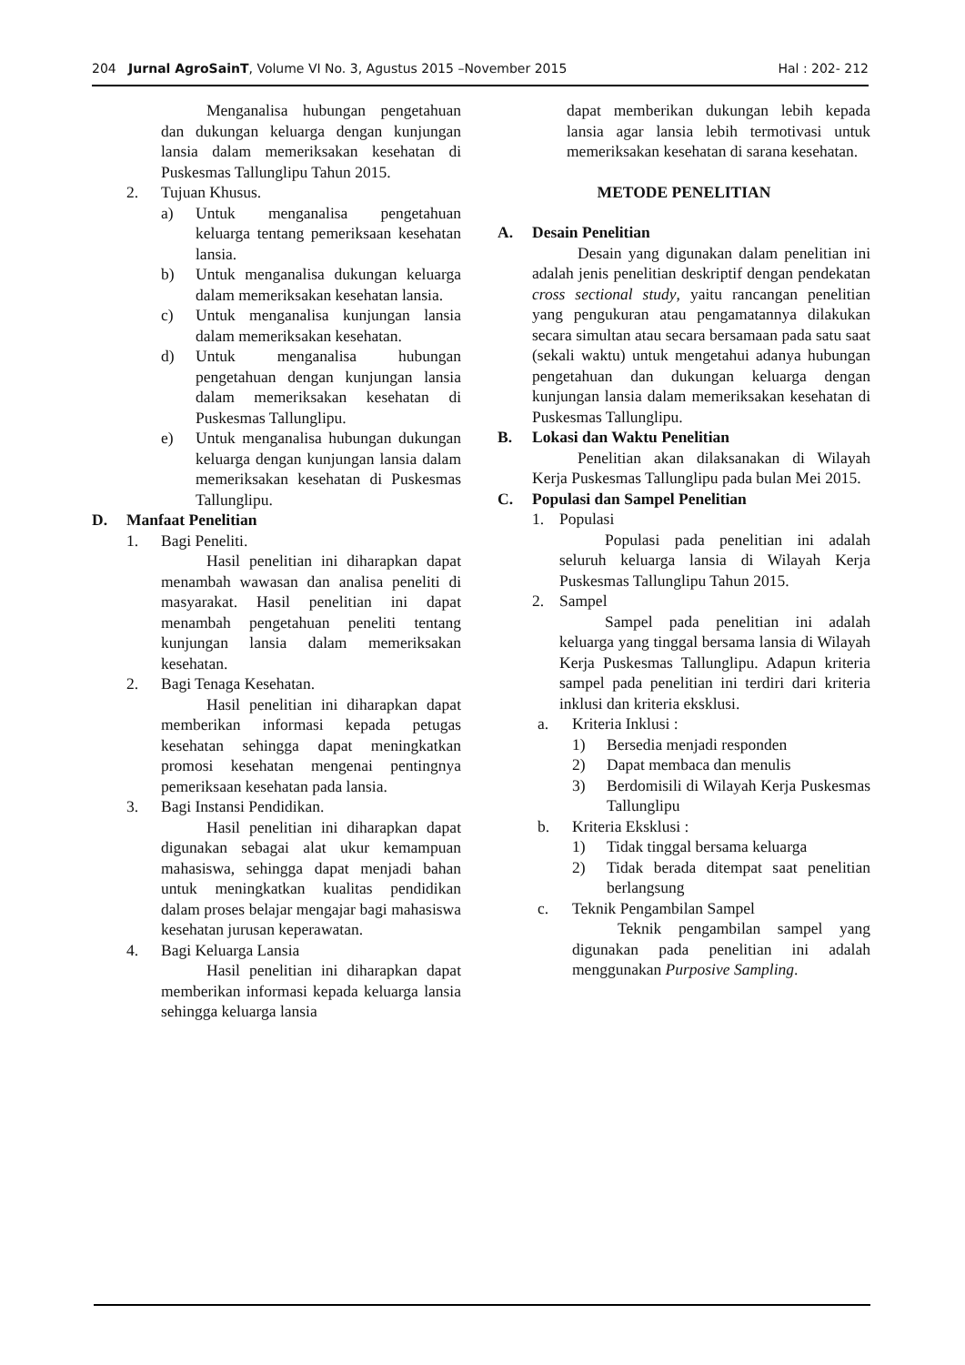204 Jurnal AgroSainT, Volume VI No. 3, Agustus 2015 –November 2015 Hal : 202- 212
Menganalisa hubungan pengetahuan dan dukungan keluarga dengan kunjungan lansia dalam memeriksakan kesehatan di Puskesmas Tallunglipu Tahun 2015.
2. Tujuan Khusus.
a) Untuk menganalisa pengetahuan keluarga tentang pemeriksaan kesehatan lansia.
b) Untuk menganalisa dukungan keluarga dalam memeriksakan kesehatan lansia.
c) Untuk menganalisa kunjungan lansia dalam memeriksakan kesehatan.
d) Untuk menganalisa hubungan pengetahuan dengan kunjungan lansia dalam memeriksakan kesehatan di Puskesmas Tallunglipu.
e) Untuk menganalisa hubungan dukungan keluarga dengan kunjungan lansia dalam memeriksakan kesehatan di Puskesmas Tallunglipu.
D. Manfaat Penelitian
1. Bagi Peneliti.
Hasil penelitian ini diharapkan dapat menambah wawasan dan analisa peneliti di masyarakat. Hasil penelitian ini dapat menambah pengetahuan peneliti tentang kunjungan lansia dalam memeriksakan kesehatan.
2. Bagi Tenaga Kesehatan.
Hasil penelitian ini diharapkan dapat memberikan informasi kepada petugas kesehatan sehingga dapat meningkatkan promosi kesehatan mengenai pentingnya pemeriksaan kesehatan pada lansia.
3. Bagi Instansi Pendidikan.
Hasil penelitian ini diharapkan dapat digunakan sebagai alat ukur kemampuan mahasiswa, sehingga dapat menjadi bahan untuk meningkatkan kualitas pendidikan dalam proses belajar mengajar bagi mahasiswa kesehatan jurusan keperawatan.
4. Bagi Keluarga Lansia
Hasil penelitian ini diharapkan dapat memberikan informasi kepada keluarga lansia sehingga keluarga lansia
dapat memberikan dukungan lebih kepada lansia agar lansia lebih termotivasi untuk memeriksakan kesehatan di sarana kesehatan.
METODE PENELITIAN
A. Desain Penelitian
Desain yang digunakan dalam penelitian ini adalah jenis penelitian deskriptif dengan pendekatan cross sectional study, yaitu rancangan penelitian yang pengukuran atau pengamatannya dilakukan secara simultan atau secara bersamaan pada satu saat (sekali waktu) untuk mengetahui adanya hubungan pengetahuan dan dukungan keluarga dengan kunjungan lansia dalam memeriksakan kesehatan di Puskesmas Tallunglipu.
B. Lokasi dan Waktu Penelitian
Penelitian akan dilaksanakan di Wilayah Kerja Puskesmas Tallunglipu pada bulan Mei 2015.
C. Populasi dan Sampel Penelitian
1. Populasi
Populasi pada penelitian ini adalah seluruh keluarga lansia di Wilayah Kerja Puskesmas Tallunglipu Tahun 2015.
2. Sampel
Sampel pada penelitian ini adalah keluarga yang tinggal bersama lansia di Wilayah Kerja Puskesmas Tallunglipu. Adapun kriteria sampel pada penelitian ini terdiri dari kriteria inklusi dan kriteria eksklusi.
a. Kriteria Inklusi :
1) Bersedia menjadi responden
2) Dapat membaca dan menulis
3) Berdomisili di Wilayah Kerja Puskesmas Tallunglipu
b. Kriteria Eksklusi :
1) Tidak tinggal bersama keluarga
2) Tidak berada ditempat saat penelitian berlangsung
c. Teknik Pengambilan Sampel
Teknik pengambilan sampel yang digunakan pada penelitian ini adalah menggunakan Purposive Sampling.